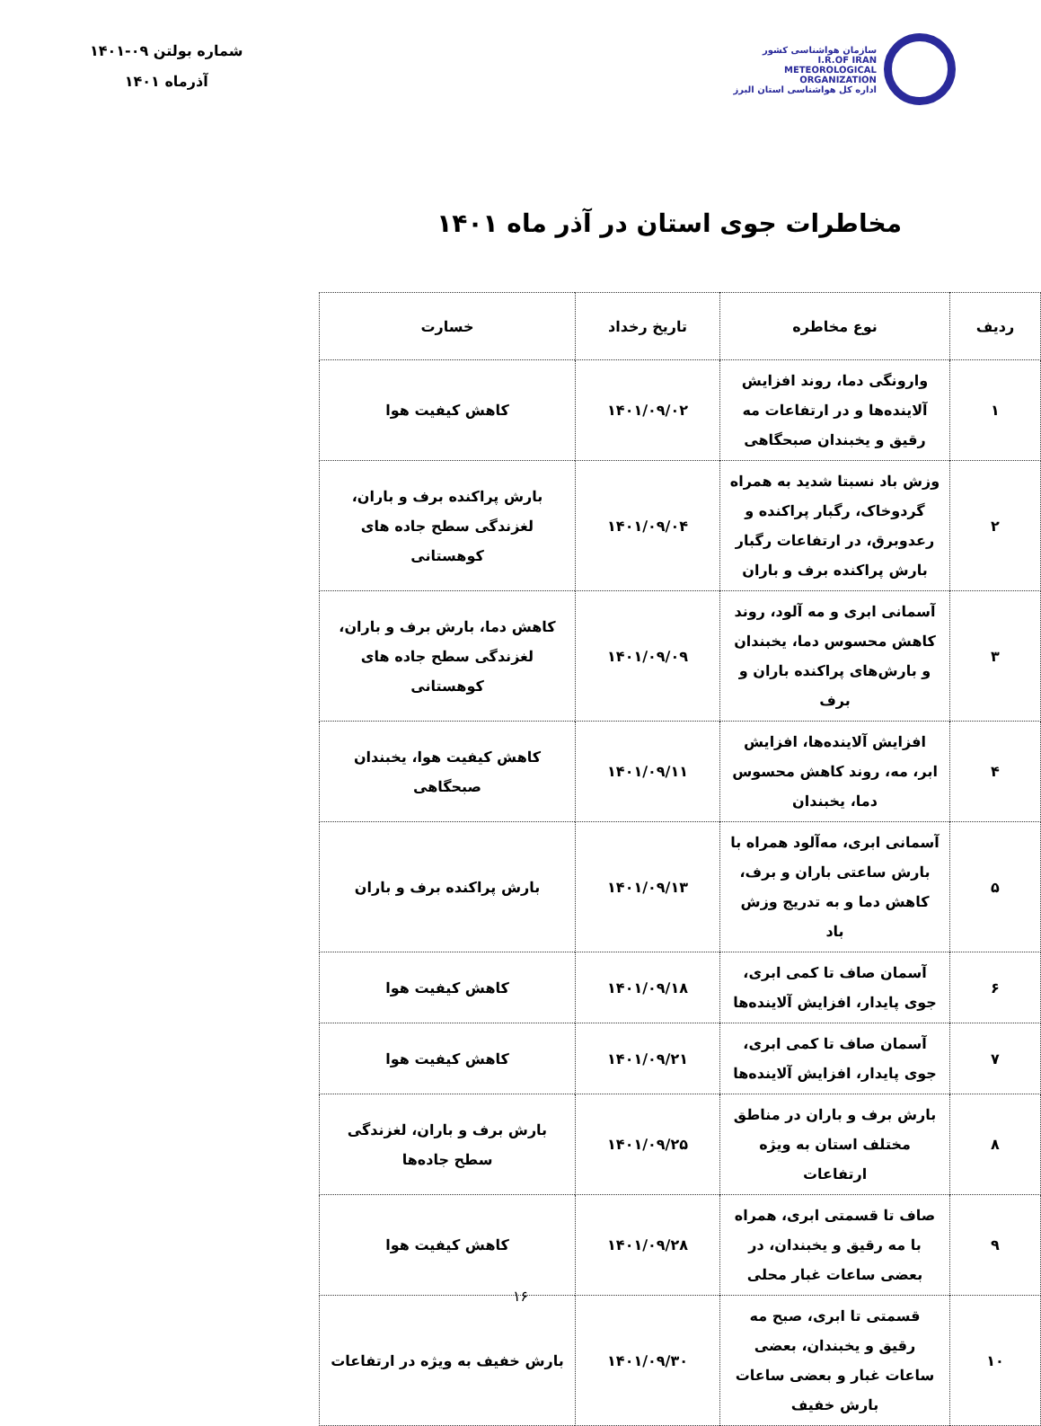سازمان هواشناسی کشور
I.R.OF IRAN
METEOROLOGICAL
ORGANIZATION
اداره کل هواشناسی استان البرز
شماره بولتن ۰۹-۱۴۰۱
آذرماه ۱۴۰۱
مخاطرات جوی استان در آذر ماه ۱۴۰۱
| ردیف | نوع مخاطره | تاریخ رخداد | خسارت |
| --- | --- | --- | --- |
| ۱ | وارونگی دما، روند افزایش آلاینده‌ها و در ارتفاعات مه رقیق و یخبندان صبحگاهی | ۱۴۰۱/۰۹/۰۲ | کاهش کیفیت هوا |
| ۲ | وزش باد نسبتا شدید به همراه گردوخاک، رگبار پراکنده و رعدوبرق، در ارتفاعات رگبار بارش پراکنده برف و باران | ۱۴۰۱/۰۹/۰۴ | بارش پراکنده برف و باران، لغزندگی سطح جاده های کوهستانی |
| ۳ | آسمانی ابری و مه آلود، روند کاهش محسوس دما، یخبندان و بارش‌های پراکنده باران و برف | ۱۴۰۱/۰۹/۰۹ | کاهش دما، بارش برف و باران، لغزندگی سطح جاده های کوهستانی |
| ۴ | افزایش آلاینده‌ها، افزایش ابر، مه، روند کاهش محسوس دما، یخبندان | ۱۴۰۱/۰۹/۱۱ | کاهش کیفیت هوا، یخبندان صبحگاهی |
| ۵ | آسمانی ابری، مه‌آلود همراه با بارش ساعتی باران و برف، کاهش دما و به تدریج وزش باد | ۱۴۰۱/۰۹/۱۳ | بارش پراکنده برف و باران |
| ۶ | آسمان صاف تا کمی ابری، جوی پایدار، افزایش آلاینده‌ها | ۱۴۰۱/۰۹/۱۸ | کاهش کیفیت هوا |
| ۷ | آسمان صاف تا کمی ابری، جوی پایدار، افزایش آلاینده‌ها | ۱۴۰۱/۰۹/۲۱ | کاهش کیفیت هوا |
| ۸ | بارش برف و باران در مناطق مختلف استان به ویژه ارتفاعات | ۱۴۰۱/۰۹/۲۵ | بارش برف و باران، لغزندگی سطح جاده‌ها |
| ۹ | صاف تا قسمتی ابری، همراه با مه رقیق و یخبندان، در بعضی ساعات غبار محلی | ۱۴۰۱/۰۹/۲۸ | کاهش کیفیت هوا |
| ۱۰ | قسمتی تا ابری، صبح مه رقیق و یخبندان، بعضی ساعات غبار و بعضی ساعات بارش خفیف | ۱۴۰۱/۰۹/۳۰ | بارش خفیف به ویژه در ارتفاعات |
۱۶